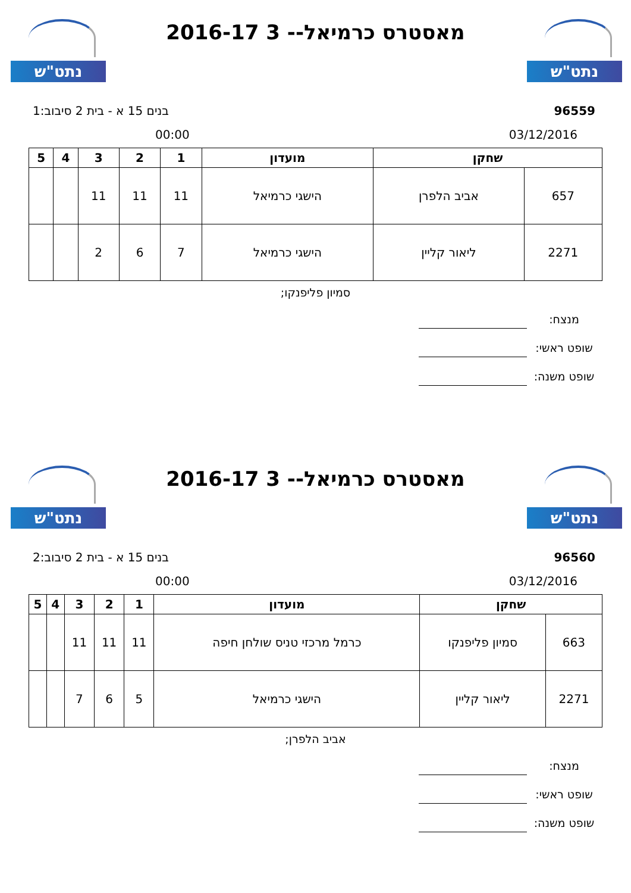נתט"ש
נתט"ש
מאסטרס כרמיאל-- 3 2016-17
96559 בנים 15 א - בית 2 סיבוב:1
03/12/2016 00:00
| שחקן | | מועדון | 1 | 2 | 3 | 4 | 5 |
| --- | --- | --- | --- | --- | --- | --- | --- |
| 657 | אביב הלפרן | הישגי כרמיאל | 11 | 11 | 11 | | |
| 2271 | ליאור קליין | הישגי כרמיאל | 7 | 6 | 2 | | |
סמיון פליפנקו;
מנצח:
שופט ראשי:
שופט משנה:
נתט"ש
נתט"ש
מאסטרס כרמיאל-- 3 2016-17
96560 בנים 15 א - בית 2 סיבוב:2
03/12/2016 00:00
| שחקן | | מועדון | 1 | 2 | 3 | 4 | 5 |
| --- | --- | --- | --- | --- | --- | --- | --- |
| 663 | סמיון פליפנקו | כרמל מרכזי טניס שולחן חיפה | 11 | 11 | 11 | | |
| 2271 | ליאור קליין | הישגי כרמיאל | 5 | 6 | 7 | | |
אביב הלפרן;
מנצח:
שופט ראשי:
שופט משנה: